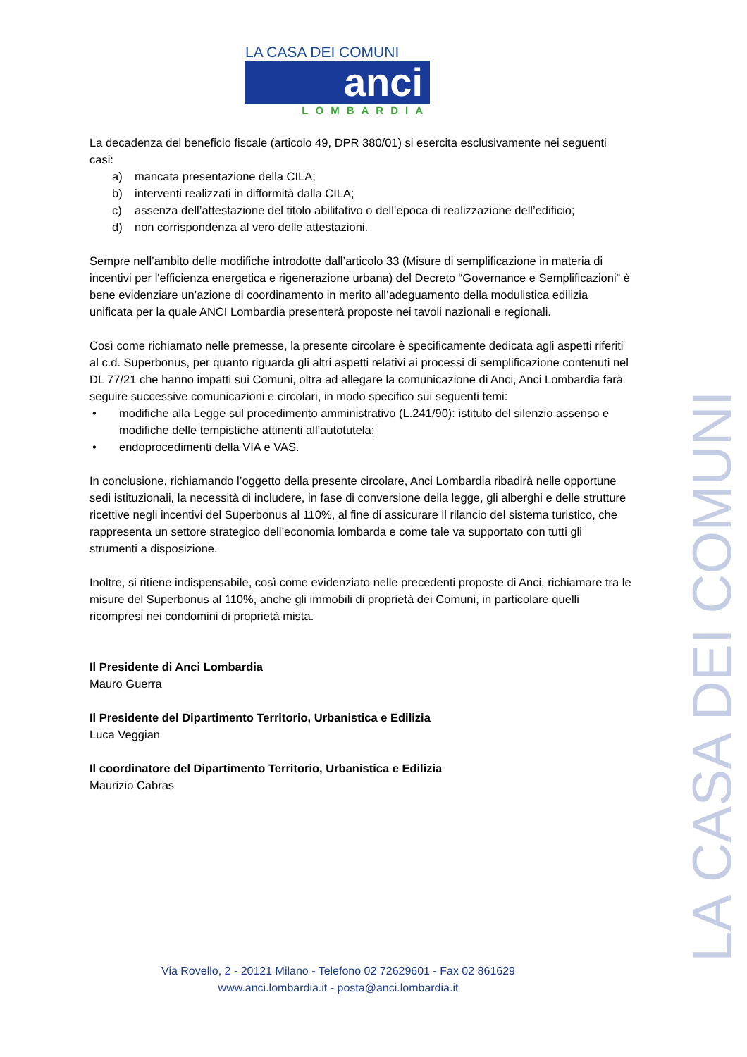LA CASA DEI COMUNI
anci
LOMBARDIA
La decadenza del beneficio fiscale (articolo 49, DPR 380/01) si esercita esclusivamente nei seguenti casi:
a) mancata presentazione della CILA;
b) interventi realizzati in difformità dalla CILA;
c) assenza dell’attestazione del titolo abilitativo o dell’epoca di realizzazione dell’edificio;
d) non corrispondenza al vero delle attestazioni.
Sempre nell’ambito delle modifiche introdotte dall’articolo 33 (Misure di semplificazione in materia di incentivi per l'efficienza energetica e rigenerazione urbana) del Decreto “Governance e Semplificazioni” è bene evidenziare un’azione di coordinamento in merito all’adeguamento della modulistica edilizia unificata per la quale ANCI Lombardia presenterà proposte nei tavoli nazionali e regionali.
Così come richiamato nelle premesse, la presente circolare è specificamente dedicata agli aspetti riferiti al c.d. Superbonus, per quanto riguarda gli altri aspetti relativi ai processi di semplificazione contenuti nel DL 77/21 che hanno impatti sui Comuni, oltra ad allegare la comunicazione di Anci, Anci Lombardia farà seguire successive comunicazioni e circolari, in modo specifico sui seguenti temi:
• modifiche alla Legge sul procedimento amministrativo (L.241/90): istituto del silenzio assenso e modifiche delle tempistiche attinenti all’autotutela;
• endoprocedimenti della VIA e VAS.
In conclusione, richiamando l’oggetto della presente circolare, Anci Lombardia ribadirà nelle opportune sedi istituzionali, la necessità di includere, in fase di conversione della legge, gli alberghi e delle strutture ricettive negli incentivi del Superbonus al 110%, al fine di assicurare il rilancio del sistema turistico, che rappresenta un settore strategico dell’economia lombarda e come tale va supportato con tutti gli strumenti a disposizione.
Inoltre, si ritiene indispensabile, così come evidenziato nelle precedenti proposte di Anci, richiamare tra le misure del Superbonus al 110%, anche gli immobili di proprietà dei Comuni, in particolare quelli ricompresi nei condomini di proprietà mista.
Il Presidente di Anci Lombardia
Mauro Guerra
Il Presidente del Dipartimento Territorio, Urbanistica e Edilizia
Luca Veggian
Il coordinatore del Dipartimento Territorio, Urbanistica e Edilizia
Maurizio Cabras
LA CASA DEI COMUNI
Via Rovello, 2 - 20121 Milano - Telefono 02 72629601 - Fax 02 861629
www.anci.lombardia.it - posta@anci.lombardia.it